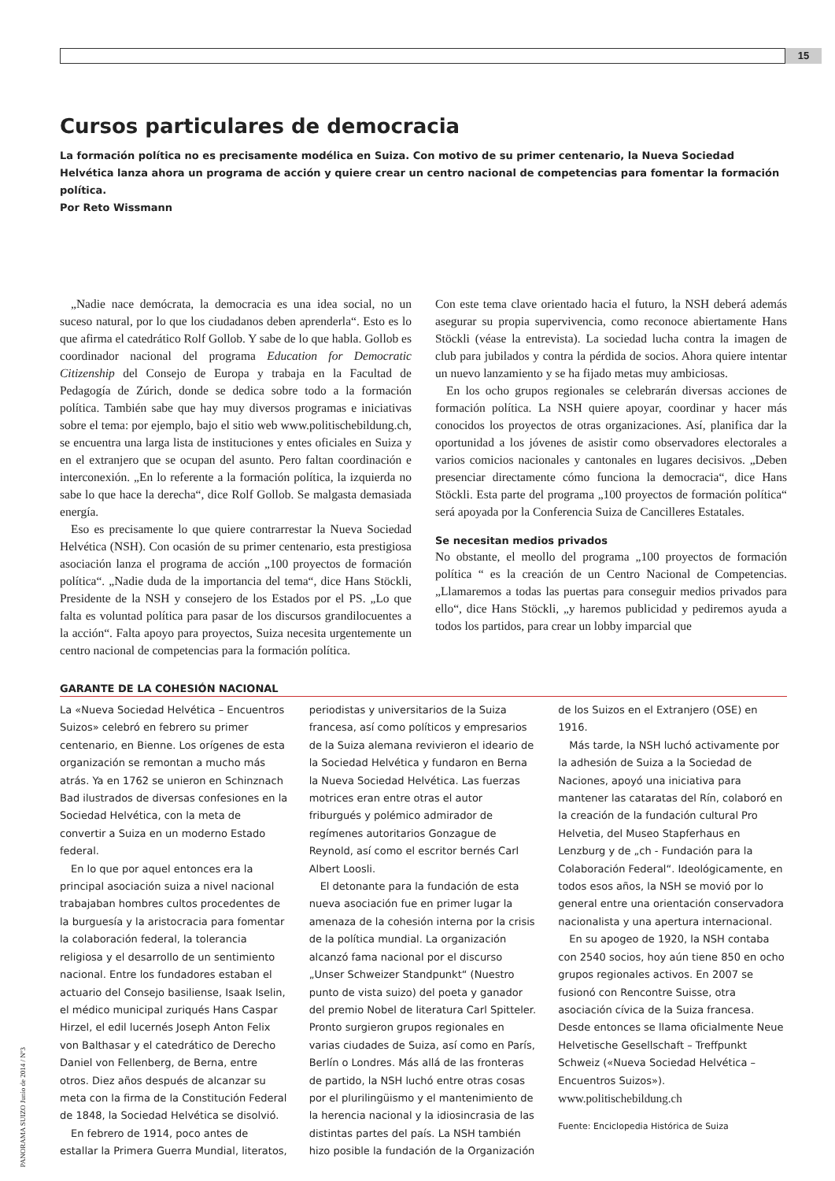15
Cursos particulares de democracia
La formación política no es precisamente modélica en Suiza. Con motivo de su primer centenario, la Nueva Sociedad Helvética lanza ahora un programa de acción y quiere crear un centro nacional de competencias para fomentar la formación política.
Por Reto Wissmann
„Nadie nace demócrata, la democracia es una idea social, no un suceso natural, por lo que los ciudadanos deben aprenderla“. Esto es lo que afirma el catedrático Rolf Gollob. Y sabe de lo que habla. Gollob es coordinador nacional del programa Education for Democratic Citizenship del Consejo de Europa y trabaja en la Facultad de Pedagogía de Zúrich, donde se dedica sobre todo a la formación política. También sabe que hay muy diversos programas e iniciativas sobre el tema: por ejemplo, bajo el sitio web www.politischebildung.ch, se encuentra una larga lista de instituciones y entes oficiales en Suiza y en el extranjero que se ocupan del asunto. Pero faltan coordinación e interconexión. „En lo referente a la formación política, la izquierda no sabe lo que hace la derecha“, dice Rolf Gollob. Se malgasta demasiada energía.
Eso es precisamente lo que quiere contrarrestar la Nueva Sociedad Helvética (NSH). Con ocasión de su primer centenario, esta prestigiosa asociación lanza el programa de acción „100 proyectos de formación política“. „Nadie duda de la importancia del tema“, dice Hans Stöckli, Presidente de la NSH y consejero de los Estados por el PS. „Lo que falta es voluntad política para pasar de los discursos grandilocuentes a la acción“. Falta apoyo para proyectos, Suiza necesita urgentemente un centro nacional de competencias para la formación política.
Con este tema clave orientado hacia el futuro, la NSH deberá además asegurar su propia supervivencia, como reconoce abiertamente Hans Stöckli (véase la entrevista). La sociedad lucha contra la imagen de club para jubilados y contra la pérdida de socios. Ahora quiere intentar un nuevo lanzamiento y se ha fijado metas muy ambiciosas.
En los ocho grupos regionales se celebrarán diversas acciones de formación política. La NSH quiere apoyar, coordinar y hacer más conocidos los proyectos de otras organizaciones. Así, planifica dar la oportunidad a los jóvenes de asistir como observadores electorales a varios comicios nacionales y cantonales en lugares decisivos. „Deben presenciar directamente cómo funciona la democracia“, dice Hans Stöckli. Esta parte del programa „100 proyectos de formación política“ será apoyada por la Conferencia Suiza de Cancilleres Estatales.
Se necesitan medios privados
No obstante, el meollo del programa „100 proyectos de formación política “ es la creación de un Centro Nacional de Competencias. „Llamaremos a todas las puertas para conseguir medios privados para ello“, dice Hans Stöckli, „y haremos publicidad y pediremos ayuda a todos los partidos, para crear un lobby imparcial que
GARANTE DE LA COHESIÓN NACIONAL
La «Nueva Sociedad Helvética – Encuentros Suizos» celebró en febrero su primer centenario, en Bienne. Los orígenes de esta organización se remontan a mucho más atrás. Ya en 1762 se unieron en Schinznach Bad ilustrados de diversas confesiones en la Sociedad Helvética, con la meta de convertir a Suiza en un moderno Estado federal.
En lo que por aquel entonces era la principal asociación suiza a nivel nacional trabajaban hombres cultos procedentes de la burguesía y la aristocracia para fomentar la colaboración federal, la tolerancia religiosa y el desarrollo de un sentimiento nacional. Entre los fundadores estaban el actuario del Consejo basiliense, Isaak Iselin, el médico municipal zuriqués Hans Caspar Hirzel, el edil lucernés Joseph Anton Felix von Balthasar y el catedrático de Derecho Daniel von Fellenberg, de Berna, entre otros. Diez años después de alcanzar su meta con la firma de la Constitución Federal de 1848, la Sociedad Helvética se disolvió.
En febrero de 1914, poco antes de estallar la Primera Guerra Mundial, literatos, periodistas y universitarios de la Suiza francesa, así como políticos y empresarios de la Suiza alemana revivieron el ideario de la Sociedad Helvética y fundaron en Berna la Nueva Sociedad Helvética. Las fuerzas motrices eran entre otras el autor friburgués y polémico admirador de regímenes autoritarios Gonzague de Reynold, así como el escritor bernés Carl Albert Loosli.
El detonante para la fundación de esta nueva asociación fue en primer lugar la amenaza de la cohesión interna por la crisis de la política mundial. La organización alcanzó fama nacional por el discurso „Unser Schweizer Standpunkt“ (Nuestro punto de vista suizo) del poeta y ganador del premio Nobel de literatura Carl Spitteler. Pronto surgieron grupos regionales en varias ciudades de Suiza, así como en París, Berlín o Londres. Más allá de las fronteras de partido, la NSH luchó entre otras cosas por el plurilingüismo y el mantenimiento de la herencia nacional y la idiosincrasia de las distintas partes del país. La NSH también hizo posible la fundación de la Organización de los Suizos en el Extranjero (OSE) en 1916.
Más tarde, la NSH luchó activamente por la adhesión de Suiza a la Sociedad de Naciones, apoyó una iniciativa para mantener las cataratas del Rín, colaboró en la creación de la fundación cultural Pro Helvetia, del Museo Stapferhaus en Lenzburg y de „ch - Fundación para la Colaboración Federal“. Ideológicamente, en todos esos años, la NSH se movió por lo general entre una orientación conservadora nacionalista y una apertura internacional.
En su apogeo de 1920, la NSH contaba con 2540 socios, hoy aún tiene 850 en ocho grupos regionales activos. En 2007 se fusionó con Rencontre Suisse, otra asociación cívica de la Suiza francesa. Desde entonces se llama oficialmente Neue Helvetische Gesellschaft – Treffpunkt Schweiz («Nueva Sociedad Helvética – Encuentros Suizos»).
www.politischebildung.ch
Fuente: Enciclopedia Histórica de Suiza
PANORAMA SUIZO Junio de 2014 / Nº3